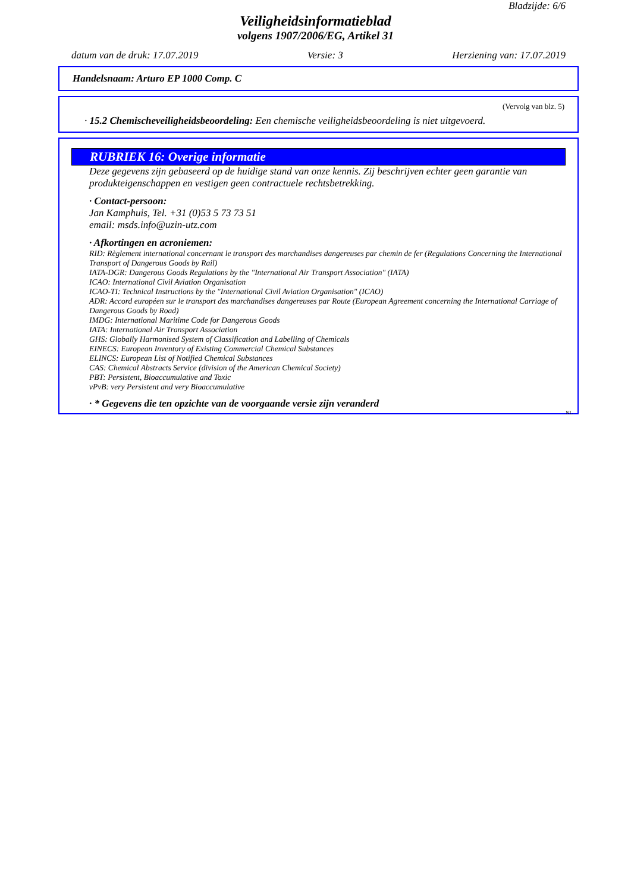Bladzijde: 6/6
Veiligheidsinformatieblad
volgens 1907/2006/EG, Artikel 31
datum van de druk: 17.07.2019 Versie: 3 Herziening van: 17.07.2019
Handelsnaam: Arturo EP 1000 Comp. C
(Vervolg van blz. 5)
· 15.2 Chemischeveiligheidsbeoordeling: Een chemische veiligheidsbeoordeling is niet uitgevoerd.
RUBRIEK 16: Overige informatie
Deze gegevens zijn gebaseerd op de huidige stand van onze kennis. Zij beschrijven echter geen garantie van produkteigenschappen en vestigen geen contractuele rechtsbetrekking.
· Contact-persoon:
Jan Kamphuis, Tel. +31 (0)53 5 73 73 51
email: msds.info@uzin-utz.com
· Afkortingen en acroniemen:
RID: Règlement international concernant le transport des marchandises dangereuses par chemin de fer (Regulations Concerning the International Transport of Dangerous Goods by Rail)
IATA-DGR: Dangerous Goods Regulations by the "International Air Transport Association" (IATA)
ICAO: International Civil Aviation Organisation
ICAO-TI: Technical Instructions by the "International Civil Aviation Organisation" (ICAO)
ADR: Accord européen sur le transport des marchandises dangereuses par Route (European Agreement concerning the International Carriage of Dangerous Goods by Road)
IMDG: International Maritime Code for Dangerous Goods
IATA: International Air Transport Association
GHS: Globally Harmonised System of Classification and Labelling of Chemicals
EINECS: European Inventory of Existing Commercial Chemical Substances
ELINCS: European List of Notified Chemical Substances
CAS: Chemical Abstracts Service (division of the American Chemical Society)
PBT: Persistent, Bioaccumulative and Toxic
vPvB: very Persistent and very Bioaccumulative
· * Gegevens die ten opzichte van de voorgaande versie zijn veranderd
NL